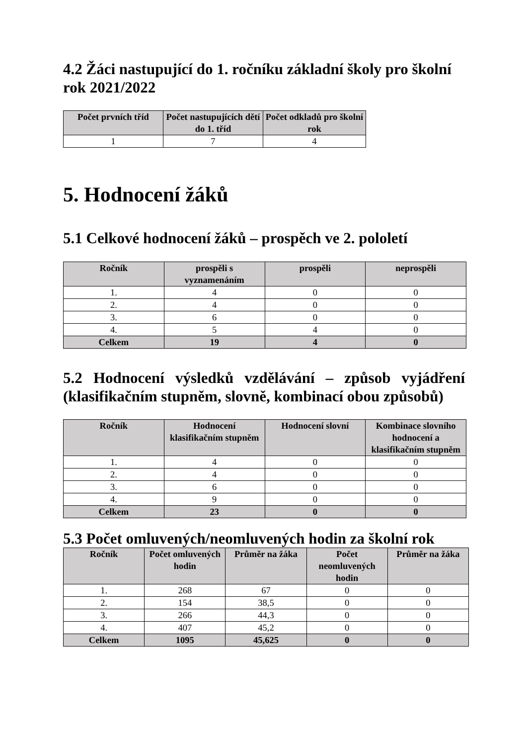4.2 Žáci nastupující do 1. ročníku základní školy pro školní rok 2021/2022
| Počet prvních tříd | Počet nastupujících dětí do 1. tříd | Počet odkladů pro školní rok |
| --- | --- | --- |
| 1 | 7 | 4 |
5. Hodnocení žáků
5.1 Celkové hodnocení žáků – prospěch ve 2. pololetí
| Ročník | prospěli s vyznamenáním | prospěli | neprospěli |
| --- | --- | --- | --- |
| 1. | 4 | 0 | 0 |
| 2. | 4 | 0 | 0 |
| 3. | 6 | 0 | 0 |
| 4. | 5 | 4 | 0 |
| Celkem | 19 | 4 | 0 |
5.2 Hodnocení výsledků vzdělávání – způsob vyjádření (klasifikačním stupněm, slovně, kombinací obou způsobů)
| Ročník | Hodnocení klasifikačním stupněm | Hodnocení slovní | Kombinace slovního hodnocení a klasifikačním stupněm |
| --- | --- | --- | --- |
| 1. | 4 | 0 | 0 |
| 2. | 4 | 0 | 0 |
| 3. | 6 | 0 | 0 |
| 4. | 9 | 0 | 0 |
| Celkem | 23 | 0 | 0 |
5.3 Počet omluvených/neomluvených hodin za školní rok
| Ročník | Počet omluvených hodin | Průměr na žáka | Počet neomluvených hodin | Průměr na žáka |
| --- | --- | --- | --- | --- |
| 1. | 268 | 67 | 0 | 0 |
| 2. | 154 | 38,5 | 0 | 0 |
| 3. | 266 | 44,3 | 0 | 0 |
| 4. | 407 | 45,2 | 0 | 0 |
| Celkem | 1095 | 45,625 | 0 | 0 |